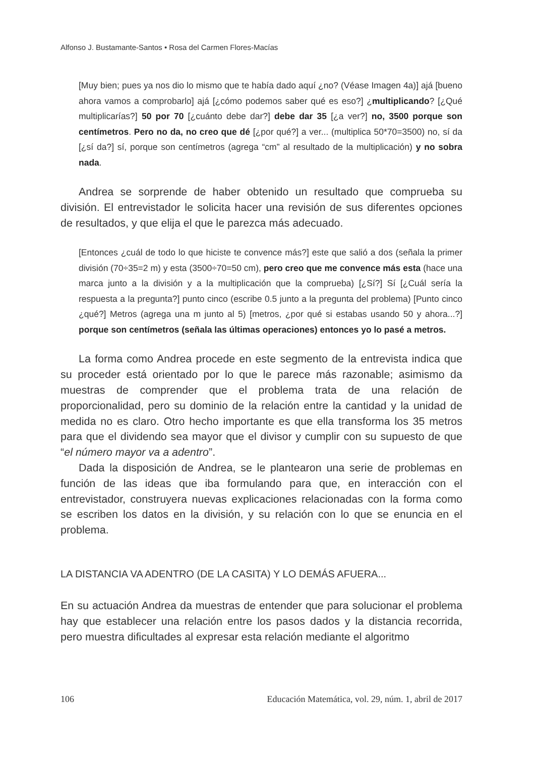Alfonso J. Bustamante-Santos • Rosa del Carmen Flores-Macías
[Muy bien; pues ya nos dio lo mismo que te había dado aquí ¿no? (Véase Imagen 4a)] ajá [bueno ahora vamos a comprobarlo] ajá [¿cómo podemos saber qué es eso?] ¿multiplicando? [¿Qué multiplicarías?] 50 por 70 [¿cuánto debe dar?] debe dar 35 [¿a ver?] no, 3500 porque son centímetros. Pero no da, no creo que dé [¿por qué?] a ver... (multiplica 50*70=3500) no, sí da [¿sí da?] sí, porque son centímetros (agrega “cm” al resultado de la multiplicación) y no sobra nada.
Andrea se sorprende de haber obtenido un resultado que comprueba su división. El entrevistador le solicita hacer una revisión de sus diferentes opciones de resultados, y que elija el que le parezca más adecuado.
[Entonces ¿cuál de todo lo que hiciste te convence más?] este que salió a dos (señala la primer división (70÷35=2 m) y esta (3500÷70=50 cm), pero creo que me convence más esta (hace una marca junto a la división y a la multiplicación que la comprueba) [¿Sí?] Sí [¿Cuál sería la respuesta a la pregunta?] punto cinco (escribe 0.5 junto a la pregunta del problema) [Punto cinco ¿qué?] Metros (agrega una m junto al 5) [metros, ¿por qué si estabas usando 50 y ahora...?] porque son centímetros (señala las últimas operaciones) entonces yo lo pasé a metros.
La forma como Andrea procede en este segmento de la entrevista indica que su proceder está orientado por lo que le parece más razonable; asimismo da muestras de comprender que el problema trata de una relación de proporcionalidad, pero su dominio de la relación entre la cantidad y la unidad de medida no es claro. Otro hecho importante es que ella transforma los 35 metros para que el dividendo sea mayor que el divisor y cumplir con su supuesto de que “el número mayor va a adentro”.
Dada la disposición de Andrea, se le plantearon una serie de problemas en función de las ideas que iba formulando para que, en interacción con el entrevistador, construyera nuevas explicaciones relacionadas con la forma como se escriben los datos en la división, y su relación con lo que se enuncia en el problema.
LA DISTANCIA VA ADENTRO (DE LA CASITA) Y LO DEMÁS AFUERA...
En su actuación Andrea da muestras de entender que para solucionar el problema hay que establecer una relación entre los pasos dados y la distancia recorrida, pero muestra dificultades al expresar esta relación mediante el algoritmo
106 Educación Matemática, vol. 29, núm. 1, abril de 2017